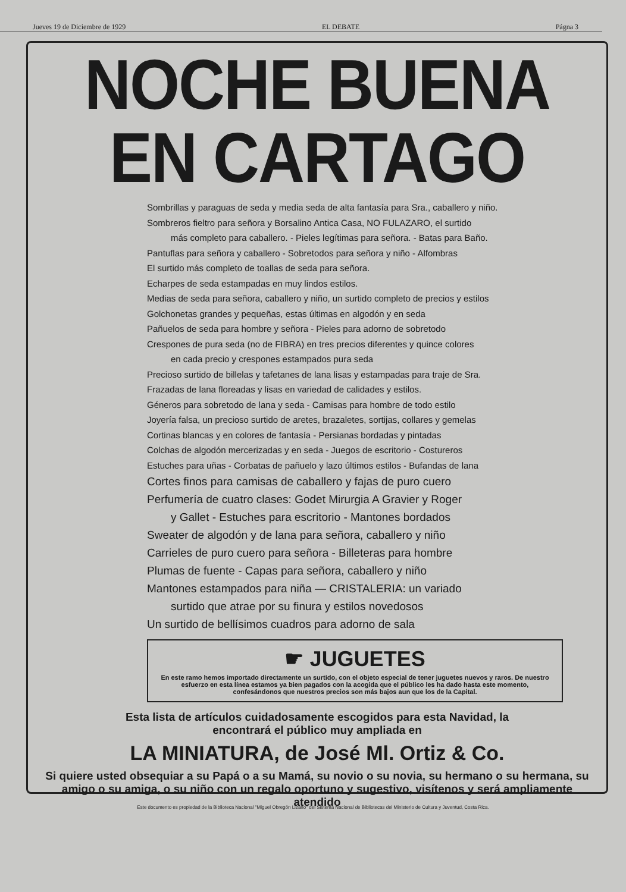Jueves 19 de Diciembre de 1929 EL DEBATE Págna 3
NOCHE BUENA
EN CARTAGO
Sombrillas y paraguas de seda y media seda de alta fantasía para Sra., caballero y niño.
Sombreros fieltro para señora y Borsalino Antica Casa, NO FULAZARO, el surtido
más completo para caballero. - Pieles legítimas para señora. - Batas para Baño.
Pantuflas para señora y caballero - Sobretodos para señora y niño - Alfombras
El surtido más completo de toallas de seda para señora.
Echarpes de seda estampadas en muy lindos estilos.
Medias de seda para señora, caballero y niño, un surtido completo de precios y estilos
Golchonetas grandes y pequeñas, estas últimas en algodón y en seda
Pañuelos de seda para hombre y señora - Pieles para adorno de sobretodo
Crespones de pura seda (no de FIBRA) en tres precios diferentes y quince colores
en cada precio y crespones estampados pura seda
Precioso surtido de billelas y tafetanes de lana lisas y estampadas para traje de Sra.
Frazadas de lana floreadas y lisas en variedad de calidades y estilos.
Géneros para sobretodo de lana y seda - Camisas para hombre de todo estilo
Joyería falsa, un precioso surtido de aretes, brazaletes, sortijas, collares y gemelas
Cortinas blancas y en colores de fantasía - Persianas bordadas y pintadas
Colchas de algodón mercerizadas y en seda - Juegos de escritorio - Costureros
Estuches para uñas - Corbatas de pañuelo y lazo últimos estilos - Bufandas de lana
Cortes finos para camisas de caballero y fajas de puro cuero
Perfumería de cuatro clases: Godet Mirurgia A Gravier y Roger
y Gallet - Estuches para escritorio - Mantones bordados
Sweater de algodón y de lana para señora, caballero y niño
Carrieles de puro cuero para señora - Billeteras para hombre
Plumas de fuente - Capas para señora, caballero y niño
Mantones estampados para niña — CRISTALERIA: un variado
surtido que atrae por su finura y estilos novedosos
Un surtido de bellísimos cuadros para adorno de sala
☛ JUGUETES
En este ramo hemos importado directamente un surtido, con el objeto especial de tener juguetes nuevos y raros. De nuestro esfuerzo en esta línea estamos ya bien pagados con la acogida que el público les ha dado hasta este momento, confesándonos que nuestros precios son más bajos aun que los de la Capital.
Esta lista de artículos cuidadosamente escogidos para esta Navidad, la
encontrará el público muy ampliada en
LA MINIATURA, de José Ml. Ortiz & Co.
Si quiere usted obsequiar a su Papá o a su Mamá, su novio o su novia, su hermano o su hermana, su amigo o su amiga, o su niño con un regalo oportuno y sugestivo, visítenos y será ampliamente atendido
Este documento es propiedad de la Biblioteca Nacional "Miguel Obregón Lizano" del Sistema Nacional de Bibliotecas del Ministerio de Cultura y Juventud, Costa Rica.